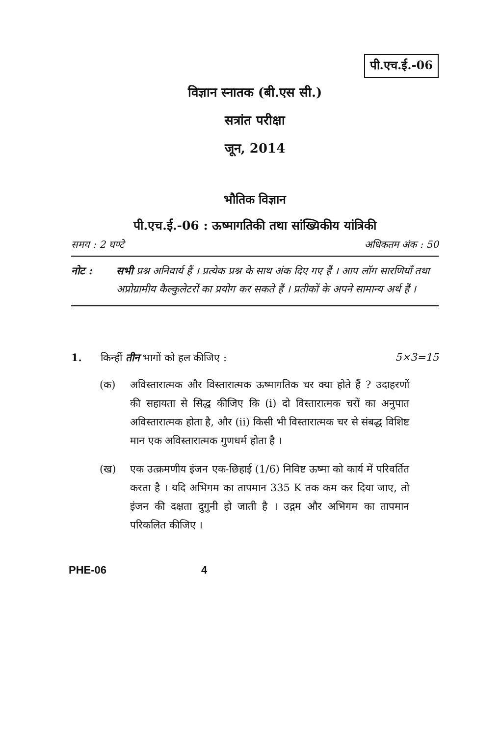पी.एच.ई.-06
विज्ञान स्नातक (बी.एस सी.)
सत्रांत परीक्षा
जून, 2014
भौतिक विज्ञान
पी.एच.ई.-06 : ऊष्मागतिकी तथा सांख्यिकीय यांत्रिकी
समय : 2 घण्टे अधिकतम अंक : 50
नोट : सभी प्रश्न अनिवार्य हैं । प्रत्येक प्रश्न के साथ अंक दिए गए हैं । आप लॉग सारणियाँ तथा अप्रोग्रामीय कैल्कुलेटरों का प्रयोग कर सकते हैं । प्रतीकों के अपने सामान्य अर्थ हैं ।
1. किन्हीं तीन भागों को हल कीजिए : 5×3=15
(क) अविस्तारात्मक और विस्तारात्मक ऊष्मागतिक चर क्या होते हैं ? उदाहरणों की सहायता से सिद्ध कीजिए कि (i) दो विस्तारात्मक चरों का अनुपात अविस्तारात्मक होता है, और (ii) किसी भी विस्तारात्मक चर से संबद्ध विशिष्ट मान एक अविस्तारात्मक गुणधर्म होता है ।
(ख) एक उत्क्रमणीय इंजन एक-छिहाई (1/6) निविष्ट ऊष्मा को कार्य में परिवर्तित करता है । यदि अभिगम का तापमान 335 K तक कम कर दिया जाए, तो इंजन की दक्षता दुगुनी हो जाती है । उद्गम और अभिगम का तापमान परिकलित कीजिए ।
PHE-06 4